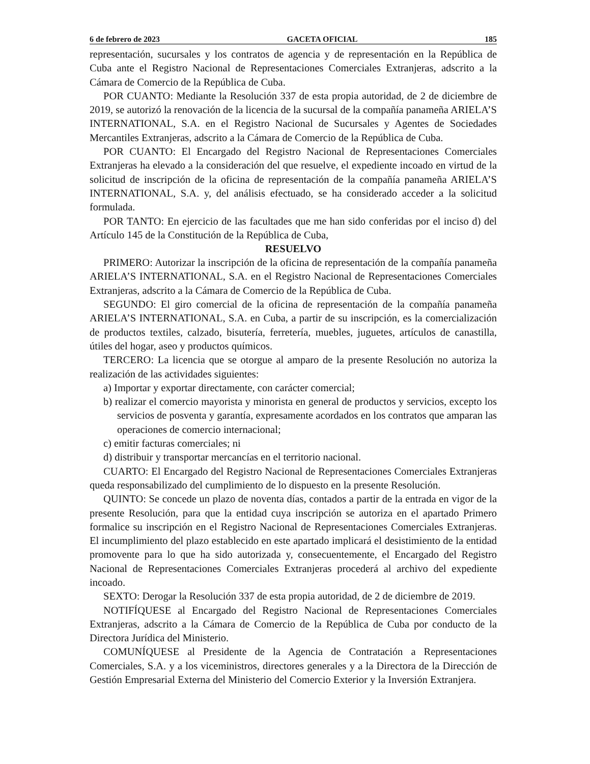6 de febrero de 2023 GACETA OFICIAL 185
representación, sucursales y los contratos de agencia y de representación en la República de Cuba ante el Registro Nacional de Representaciones Comerciales Extranjeras, adscrito a la Cámara de Comercio de la República de Cuba.
POR CUANTO: Mediante la Resolución 337 de esta propia autoridad, de 2 de diciembre de 2019, se autorizó la renovación de la licencia de la sucursal de la compañía panameña ARIELA’S INTERNATIONAL, S.A. en el Registro Nacional de Sucursales y Agentes de Sociedades Mercantiles Extranjeras, adscrito a la Cámara de Comercio de la República de Cuba.
POR CUANTO: El Encargado del Registro Nacional de Representaciones Comerciales Extranjeras ha elevado a la consideración del que resuelve, el expediente incoado en virtud de la solicitud de inscripción de la oficina de representación de la compañía panameña ARIELA’S INTERNATIONAL, S.A. y, del análisis efectuado, se ha considerado acceder a la solicitud formulada.
POR TANTO: En ejercicio de las facultades que me han sido conferidas por el inciso d) del Artículo 145 de la Constitución de la República de Cuba,
RESUELVO
PRIMERO: Autorizar la inscripción de la oficina de representación de la compañía panameña ARIELA’S INTERNATIONAL, S.A. en el Registro Nacional de Representaciones Comerciales Extranjeras, adscrito a la Cámara de Comercio de la República de Cuba.
SEGUNDO: El giro comercial de la oficina de representación de la compañía panameña ARIELA’S INTERNATIONAL, S.A. en Cuba, a partir de su inscripción, es la comercialización de productos textiles, calzado, bisutería, ferretería, muebles, juguetes, artículos de canastilla, útiles del hogar, aseo y productos químicos.
TERCERO: La licencia que se otorgue al amparo de la presente Resolución no autoriza la realización de las actividades siguientes:
a) Importar y exportar directamente, con carácter comercial;
b) realizar el comercio mayorista y minorista en general de productos y servicios, excepto los servicios de posventa y garantía, expresamente acordados en los contratos que amparan las operaciones de comercio internacional;
c) emitir facturas comerciales; ni
d) distribuir y transportar mercancías en el territorio nacional.
CUARTO: El Encargado del Registro Nacional de Representaciones Comerciales Extranjeras queda responsabilizado del cumplimiento de lo dispuesto en la presente Resolución.
QUINTO: Se concede un plazo de noventa días, contados a partir de la entrada en vigor de la presente Resolución, para que la entidad cuya inscripción se autoriza en el apartado Primero formalice su inscripción en el Registro Nacional de Representaciones Comerciales Extranjeras. El incumplimiento del plazo establecido en este apartado implicará el desistimiento de la entidad promovente para lo que ha sido autorizada y, consecuentemente, el Encargado del Registro Nacional de Representaciones Comerciales Extranjeras procederá al archivo del expediente incoado.
SEXTO: Derogar la Resolución 337 de esta propia autoridad, de 2 de diciembre de 2019.
NOTIFÍQUESE al Encargado del Registro Nacional de Representaciones Comerciales Extranjeras, adscrito a la Cámara de Comercio de la República de Cuba por conducto de la Directora Jurídica del Ministerio.
COMUNÍQUESE al Presidente de la Agencia de Contratación a Representaciones Comerciales, S.A. y a los viceministros, directores generales y a la Directora de la Dirección de Gestión Empresarial Externa del Ministerio del Comercio Exterior y la Inversión Extranjera.